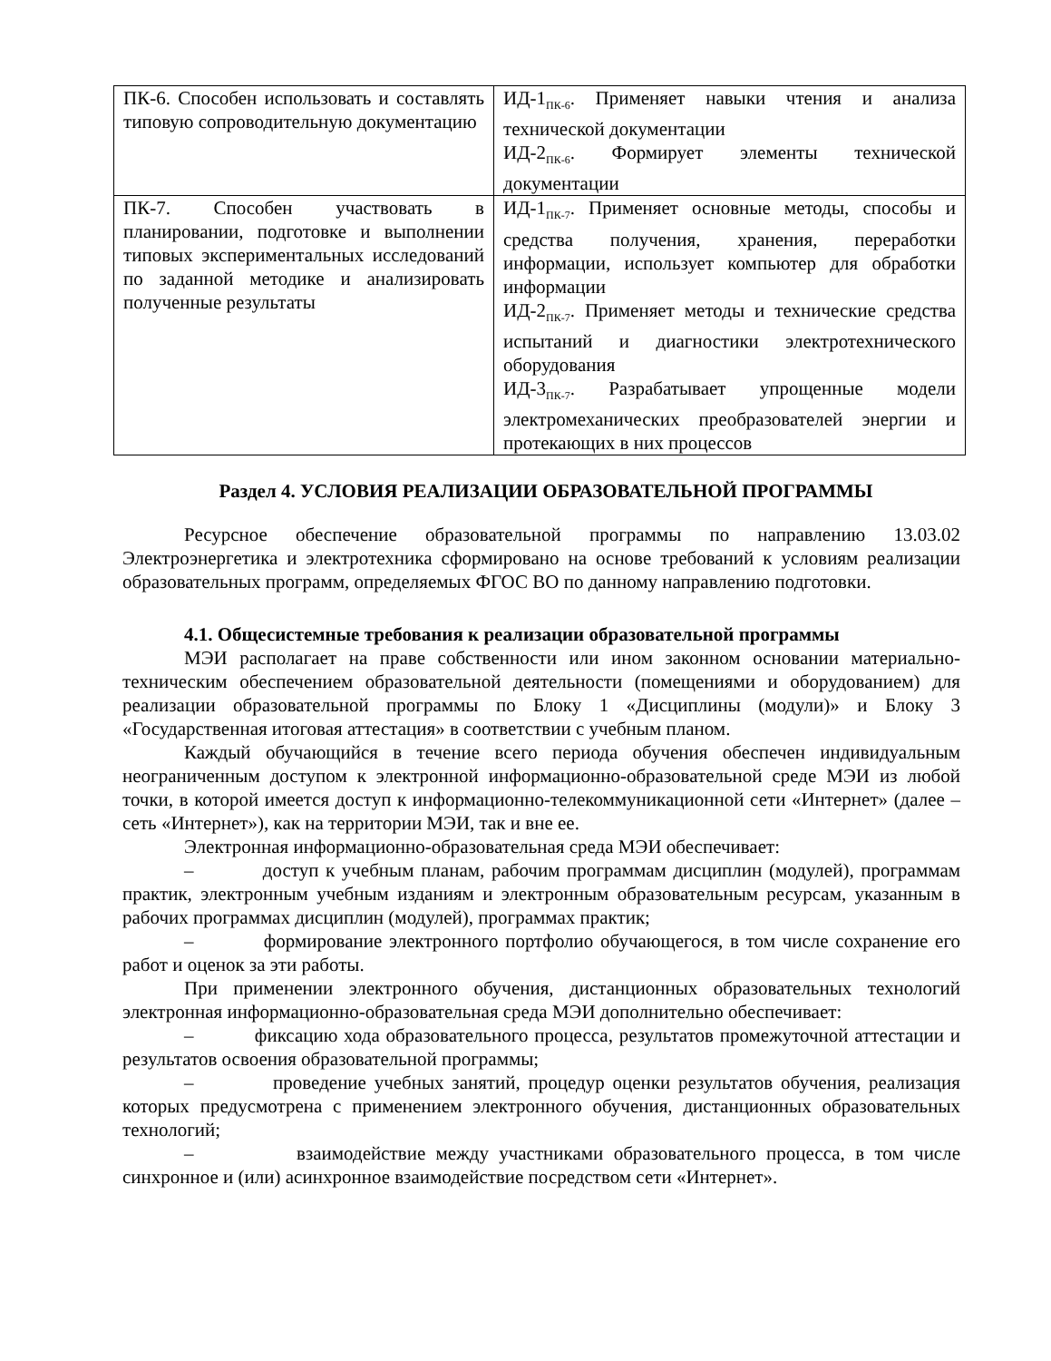| ПК-6. Способен использовать и составлять типовую сопроводительную документацию | ИД-1<sub>ПК-6</sub>. Применяет навыки чтения и анализа технической документации ИД-2<sub>ПК-6</sub>. Формирует элементы технической документации |
| ПК-7. Способен участвовать в планировании, подготовке и выполнении типовых экспериментальных исследований по заданной методике и анализировать полученные результаты | ИД-1<sub>ПК-7</sub>. Применяет основные методы, способы и средства получения, хранения, переработки информации, использует компьютер для обработки информации ИД-2<sub>ПК-7</sub>. Применяет методы и технические средства испытаний и диагностики электротехнического оборудования ИД-3<sub>ПК-7</sub>. Разрабатывает упрощенные модели электромеханических преобразователей энергии и протекающих в них процессов |
Раздел 4. УСЛОВИЯ РЕАЛИЗАЦИИ ОБРАЗОВАТЕЛЬНОЙ ПРОГРАММЫ
Ресурсное обеспечение образовательной программы по направлению 13.03.02 Электроэнергетика и электротехника сформировано на основе требований к условиям реализации образовательных программ, определяемых ФГОС ВО по данному направлению подготовки.
4.1. Общесистемные требования к реализации образовательной программы
МЭИ располагает на праве собственности или ином законном основании материально-техническим обеспечением образовательной деятельности (помещениями и оборудованием) для реализации образовательной программы по Блоку 1 «Дисциплины (модули)» и Блоку 3 «Государственная итоговая аттестация» в соответствии с учебным планом.
Каждый обучающийся в течение всего периода обучения обеспечен индивидуальным неограниченным доступом к электронной информационно-образовательной среде МЭИ из любой точки, в которой имеется доступ к информационно-телекоммуникационной сети «Интернет» (далее – сеть «Интернет»), как на территории МЭИ, так и вне ее.
Электронная информационно-образовательная среда МЭИ обеспечивает:
– доступ к учебным планам, рабочим программам дисциплин (модулей), программам практик, электронным учебным изданиям и электронным образовательным ресурсам, указанным в рабочих программах дисциплин (модулей), программах практик;
– формирование электронного портфолио обучающегося, в том числе сохранение его работ и оценок за эти работы.
При применении электронного обучения, дистанционных образовательных технологий электронная информационно-образовательная среда МЭИ дополнительно обеспечивает:
– фиксацию хода образовательного процесса, результатов промежуточной аттестации и результатов освоения образовательной программы;
– проведение учебных занятий, процедур оценки результатов обучения, реализация которых предусмотрена с применением электронного обучения, дистанционных образовательных технологий;
– взаимодействие между участниками образовательного процесса, в том числе синхронное и (или) асинхронное взаимодействие посредством сети «Интернет».